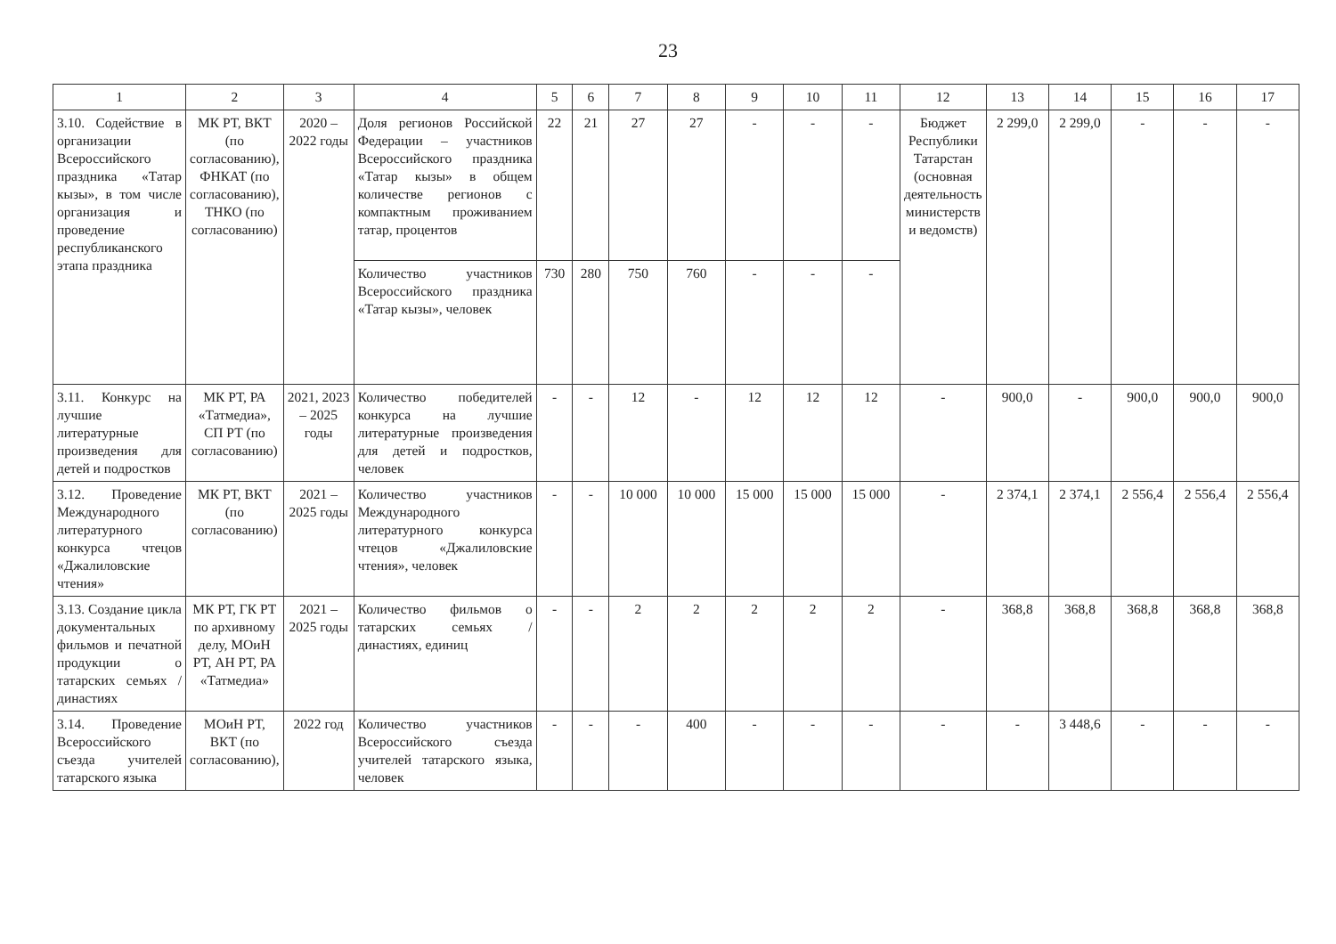23
| 1 | 2 | 3 | 4 | 5 | 6 | 7 | 8 | 9 | 10 | 11 | 12 | 13 | 14 | 15 | 16 | 17 |
| --- | --- | --- | --- | --- | --- | --- | --- | --- | --- | --- | --- | --- | --- | --- | --- | --- |
| 3.10. Содействие в организации Всероссийского праздника «Татар кызы», в том числе организация и проведение республиканского этапа праздника | МК РТ, ВКТ (по согласованию), ФНКАТ (по согласованию), ТНКО (по согласованию) | 2020 – 2022 годы | Доля регионов Российской Федерации – участников Всероссийского праздника «Татар кызы» в общем количестве регионов с компактным проживанием татар, процентов | 22 | 21 | 27 | 27 | - | - | - | Бюджет Республики Татарстан (основная деятельность министерств и ведомств) | 2 299,0 | 2 299,0 | - | - | - |
| | | | Количество участников Всероссийского праздника «Татар кызы», человек | 730 | 280 | 750 | 760 | - | - | - | | | | | | |
| 3.11. Конкурс на лучшие литературные произведения для детей и подростков | МК РТ, РА «Татмедиа», СП РТ (по согласованию) | 2021, 2023 – 2025 годы | Количество победителей конкурса на лучшие литературные произведения для детей и подростков, человек | - | - | 12 | - | 12 | 12 | 12 | - | 900,0 | - | 900,0 | 900,0 | 900,0 |
| 3.12. Проведение Международного литературного конкурса чтецов «Джалиловские чтения» | МК РТ, ВКТ (по согласованию) | 2021 – 2025 годы | Количество участников Международного литературного конкурса чтецов «Джалиловские чтения», человек | - | - | 10 000 | 10 000 | 15 000 | 15 000 | 15 000 | - | 2 374,1 | 2 374,1 | 2 556,4 | 2 556,4 | 2 556,4 |
| 3.13. Создание цикла документальных фильмов и печатной продукции о татарских семьях / династиях | МК РТ, ГК РТ по архивному делу, МОиН РТ, АН РТ, РА «Татмедиа» | 2021 – 2025 годы | Количество фильмов о татарских семьях / династиях, единиц | - | - | 2 | 2 | 2 | 2 | 2 | - | 368,8 | 368,8 | 368,8 | 368,8 | 368,8 |
| 3.14. Проведение Всероссийского съезда учителей татарского языка | МОиН РТ, ВКТ (по согласованию), | 2022 год | Количество участников Всероссийского съезда учителей татарского языка, человек | - | - | - | 400 | - | - | - | - | - | 3 448,6 | - | - | - |